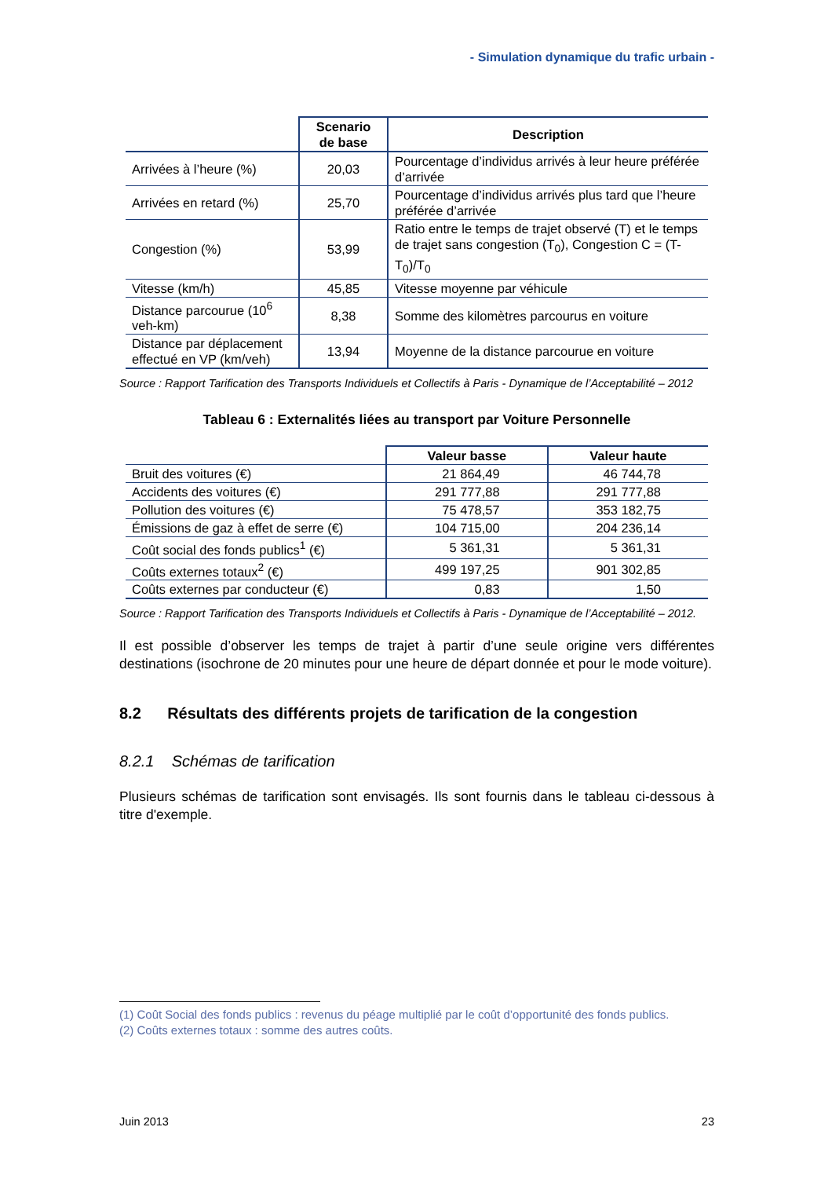- Simulation dynamique du trafic urbain -
| | Scenario de base | Description |
| --- | --- | --- |
| Arrivées à l’heure (%) | 20,03 | Pourcentage d’individus arrivés à leur heure préférée d’arrivée |
| Arrivées en retard (%) | 25,70 | Pourcentage d’individus arrivés plus tard que l’heure préférée d’arrivée |
| Congestion (%) | 53,99 | Ratio entre le temps de trajet observé (T) et le temps de trajet sans congestion (T<sub>0</sub>), Congestion C = (T-T<sub>0</sub>)/T<sub>0</sub> |
| Vitesse (km/h) | 45,85 | Vitesse moyenne par véhicule |
| Distance parcourue (10<sup>6</sup> veh-km) | 8,38 | Somme des kilomètres parcourus en voiture |
| Distance par déplacement effectué en VP (km/veh) | 13,94 | Moyenne de la distance parcourue en voiture |
Source : Rapport Tarification des Transports Individuels et Collectifs à Paris - Dynamique de l’Acceptabilité – 2012
Tableau 6 : Externalités liées au transport par Voiture Personnelle
| | Valeur basse | Valeur haute |
| --- | --- | --- |
| Bruit des voitures (€) | 21 864,49 | 46 744,78 |
| Accidents des voitures (€) | 291 777,88 | 291 777,88 |
| Pollution des voitures (€) | 75 478,57 | 353 182,75 |
| Émissions de gaz à effet de serre (€) | 104 715,00 | 204 236,14 |
| Coût social des fonds publics<sup>1</sup> (€) | 5 361,31 | 5 361,31 |
| Coûts externes totaux<sup>2</sup> (€) | 499 197,25 | 901 302,85 |
| Coûts externes par conducteur (€) | 0,83 | 1,50 |
Source : Rapport Tarification des Transports Individuels et Collectifs à Paris - Dynamique de l’Acceptabilité – 2012.
Il est possible d’observer les temps de trajet à partir d’une seule origine vers différentes destinations (isochrone de 20 minutes pour une heure de départ donnée et pour le mode voiture).
8.2 Résultats des différents projets de tarification de la congestion
8.2.1 Schémas de tarification
Plusieurs schémas de tarification sont envisagés. Ils sont fournis dans le tableau ci-dessous à titre d'exemple.
(1) Coût Social des fonds publics : revenus du péage multiplié par le coût d’opportunité des fonds publics.
(2) Coûts externes totaux : somme des autres coûts.
Juin 2013 23